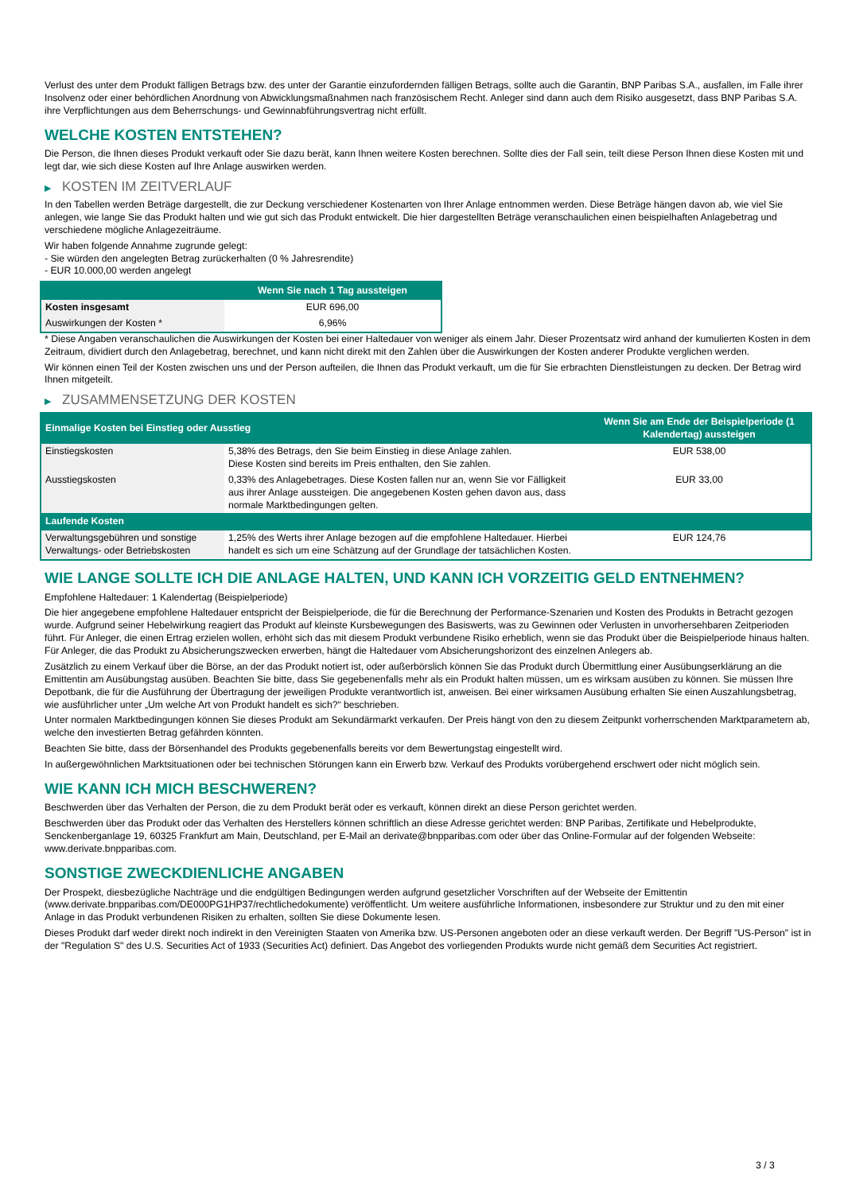Verlust des unter dem Produkt fälligen Betrags bzw. des unter der Garantie einzufordernden fälligen Betrags, sollte auch die Garantin, BNP Paribas S.A., ausfallen, im Falle ihrer Insolvenz oder einer behördlichen Anordnung von Abwicklungsmaßnahmen nach französischem Recht. Anleger sind dann auch dem Risiko ausgesetzt, dass BNP Paribas S.A. ihre Verpflichtungen aus dem Beherrschungs- und Gewinnabführungsvertrag nicht erfüllt.
WELCHE KOSTEN ENTSTEHEN?
Die Person, die Ihnen dieses Produkt verkauft oder Sie dazu berät, kann Ihnen weitere Kosten berechnen. Sollte dies der Fall sein, teilt diese Person Ihnen diese Kosten mit und legt dar, wie sich diese Kosten auf Ihre Anlage auswirken werden.
▶ KOSTEN IM ZEITVERLAUF
In den Tabellen werden Beträge dargestellt, die zur Deckung verschiedener Kostenarten von Ihrer Anlage entnommen werden. Diese Beträge hängen davon ab, wie viel Sie anlegen, wie lange Sie das Produkt halten und wie gut sich das Produkt entwickelt. Die hier dargestellten Beträge veranschaulichen einen beispielhaften Anlagebetrag und verschiedene mögliche Anlagezeiträume.
Wir haben folgende Annahme zugrunde gelegt:
- Sie würden den angelegten Betrag zurückerhalten (0 % Jahresrendite)
- EUR 10.000,00 werden angelegt
| | Wenn Sie nach 1 Tag aussteigen |
| --- | --- |
| Kosten insgesamt | EUR 696,00 |
| Auswirkungen der Kosten * | 6,96% |
* Diese Angaben veranschaulichen die Auswirkungen der Kosten bei einer Haltedauer von weniger als einem Jahr. Dieser Prozentsatz wird anhand der kumulierten Kosten in dem Zeitraum, dividiert durch den Anlagebetrag, berechnet, und kann nicht direkt mit den Zahlen über die Auswirkungen der Kosten anderer Produkte verglichen werden.
Wir können einen Teil der Kosten zwischen uns und der Person aufteilen, die Ihnen das Produkt verkauft, um die für Sie erbrachten Dienstleistungen zu decken. Der Betrag wird Ihnen mitgeteilt.
▶ ZUSAMMENSETZUNG DER KOSTEN
| Einmalige Kosten bei Einstieg oder Ausstieg | | Wenn Sie am Ende der Beispielperiode (1 Kalendertag) aussteigen |
| --- | --- | --- |
| Einstiegskosten | 5,38% des Betrags, den Sie beim Einstieg in diese Anlage zahlen. Diese Kosten sind bereits im Preis enthalten, den Sie zahlen. | EUR 538,00 |
| Ausstiegskosten | 0,33% des Anlagebetrages. Diese Kosten fallen nur an, wenn Sie vor Fälligkeit aus ihrer Anlage aussteigen. Die angegebenen Kosten gehen davon aus, dass normale Marktbedingungen gelten. | EUR 33,00 |
| Laufende Kosten | | |
| Verwaltungsgebühren und sonstige Verwaltungs- oder Betriebskosten | 1,25% des Werts ihrer Anlage bezogen auf die empfohlene Haltedauer. Hierbei handelt es sich um eine Schätzung auf der Grundlage der tatsächlichen Kosten. | EUR 124,76 |
WIE LANGE SOLLTE ICH DIE ANLAGE HALTEN, UND KANN ICH VORZEITIG GELD ENTNEHMEN?
Empfohlene Haltedauer: 1 Kalendertag (Beispielperiode)
Die hier angegebene empfohlene Haltedauer entspricht der Beispielperiode, die für die Berechnung der Performance-Szenarien und Kosten des Produkts in Betracht gezogen wurde. Aufgrund seiner Hebelwirkung reagiert das Produkt auf kleinste Kursbewegungen des Basiswerts, was zu Gewinnen oder Verlusten in unvorhersehbaren Zeitperioden führt. Für Anleger, die einen Ertrag erzielen wollen, erhöht sich das mit diesem Produkt verbundene Risiko erheblich, wenn sie das Produkt über die Beispielperiode hinaus halten. Für Anleger, die das Produkt zu Absicherungszwecken erwerben, hängt die Haltedauer vom Absicherungshorizont des einzelnen Anlegers ab.
Zusätzlich zu einem Verkauf über die Börse, an der das Produkt notiert ist, oder außerbörslich können Sie das Produkt durch Übermittlung einer Ausübungserklärung an die Emittentin am Ausübungstag ausüben. Beachten Sie bitte, dass Sie gegebenenfalls mehr als ein Produkt halten müssen, um es wirksam ausüben zu können. Sie müssen Ihre Depotbank, die für die Ausführung der Übertragung der jeweiligen Produkte verantwortlich ist, anweisen. Bei einer wirksamen Ausübung erhalten Sie einen Auszahlungsbetrag, wie ausführlicher unter „Um welche Art von Produkt handelt es sich?“ beschrieben.
Unter normalen Marktbedingungen können Sie dieses Produkt am Sekundärmarkt verkaufen. Der Preis hängt von den zu diesem Zeitpunkt vorherrschenden Marktparametern ab, welche den investierten Betrag gefährden könnten.
Beachten Sie bitte, dass der Börsenhandel des Produkts gegebenenfalls bereits vor dem Bewertungstag eingestellt wird.
In außergewöhnlichen Marktsituationen oder bei technischen Störungen kann ein Erwerb bzw. Verkauf des Produkts vorübergehend erschwert oder nicht möglich sein.
WIE KANN ICH MICH BESCHWEREN?
Beschwerden über das Verhalten der Person, die zu dem Produkt berät oder es verkauft, können direkt an diese Person gerichtet werden.
Beschwerden über das Produkt oder das Verhalten des Herstellers können schriftlich an diese Adresse gerichtet werden: BNP Paribas, Zertifikate und Hebelprodukte, Senckenberganlage 19, 60325 Frankfurt am Main, Deutschland, per E-Mail an derivate@bnpparibas.com oder über das Online-Formular auf der folgenden Webseite: www.derivate.bnpparibas.com.
SONSTIGE ZWECKDIENLICHE ANGABEN
Der Prospekt, diesbezügliche Nachträge und die endgültigen Bedingungen werden aufgrund gesetzlicher Vorschriften auf der Webseite der Emittentin (www.derivate.bnpparibas.com/DE000PG1HP37/rechtlichedokumente) veröffentlicht. Um weitere ausführliche Informationen, insbesondere zur Struktur und zu den mit einer Anlage in das Produkt verbundenen Risiken zu erhalten, sollten Sie diese Dokumente lesen.
Dieses Produkt darf weder direkt noch indirekt in den Vereinigten Staaten von Amerika bzw. US-Personen angeboten oder an diese verkauft werden. Der Begriff "US-Person" ist in der "Regulation S" des U.S. Securities Act of 1933 (Securities Act) definiert. Das Angebot des vorliegenden Produkts wurde nicht gemäß dem Securities Act registriert.
3 / 3